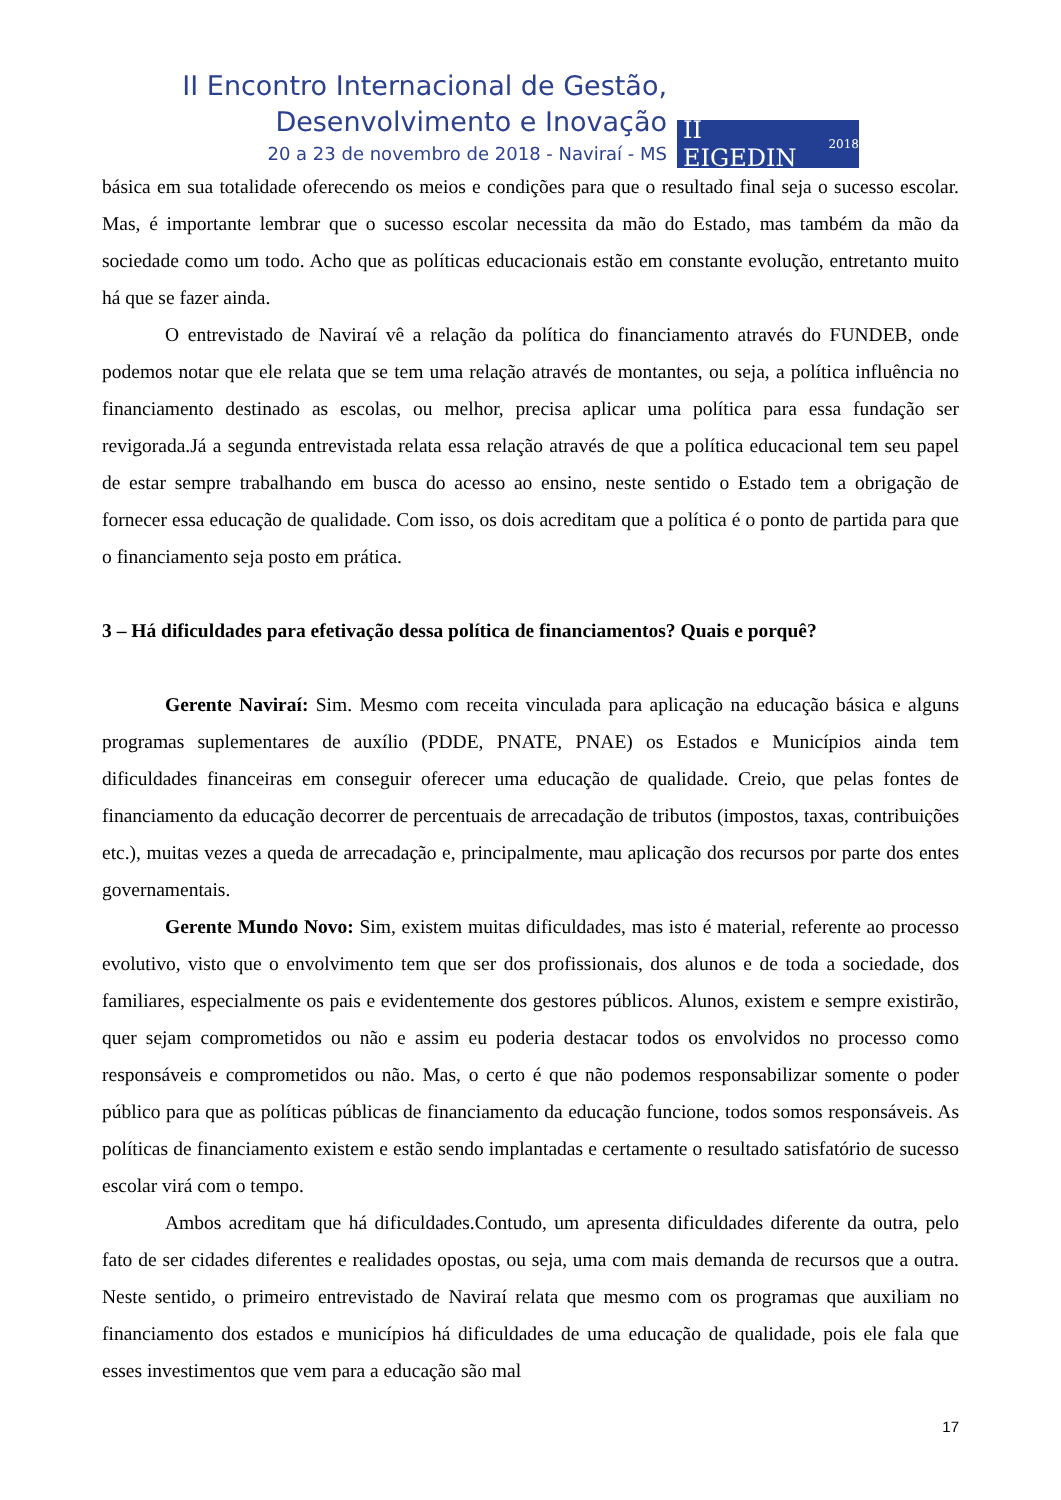II Encontro Internacional de Gestão,
Desenvolvimento e Inovação
20 a 23 de novembro de 2018 - Naviraí - MS
II EIGEDIN 2018
básica em sua totalidade oferecendo os meios e condições para que o resultado final seja o sucesso escolar. Mas, é importante lembrar que o sucesso escolar necessita da mão do Estado, mas também da mão da sociedade como um todo. Acho que as políticas educacionais estão em constante evolução, entretanto muito há que se fazer ainda.
O entrevistado de Naviraí vê a relação da política do financiamento através do FUNDEB, onde podemos notar que ele relata que se tem uma relação através de montantes, ou seja, a política influência no financiamento destinado as escolas, ou melhor, precisa aplicar uma política para essa fundação ser revigorada.Já a segunda entrevistada relata essa relação através de que a política educacional tem seu papel de estar sempre trabalhando em busca do acesso ao ensino, neste sentido o Estado tem a obrigação de fornecer essa educação de qualidade. Com isso, os dois acreditam que a política é o ponto de partida para que o financiamento seja posto em prática.
3 – Há dificuldades para efetivação dessa política de financiamentos? Quais e porquê?
Gerente Naviraí: Sim. Mesmo com receita vinculada para aplicação na educação básica e alguns programas suplementares de auxílio (PDDE, PNATE, PNAE) os Estados e Municípios ainda tem dificuldades financeiras em conseguir oferecer uma educação de qualidade. Creio, que pelas fontes de financiamento da educação decorrer de percentuais de arrecadação de tributos (impostos, taxas, contribuições etc.), muitas vezes a queda de arrecadação e, principalmente, mau aplicação dos recursos por parte dos entes governamentais.
Gerente Mundo Novo: Sim, existem muitas dificuldades, mas isto é material, referente ao processo evolutivo, visto que o envolvimento tem que ser dos profissionais, dos alunos e de toda a sociedade, dos familiares, especialmente os pais e evidentemente dos gestores públicos. Alunos, existem e sempre existirão, quer sejam comprometidos ou não e assim eu poderia destacar todos os envolvidos no processo como responsáveis e comprometidos ou não. Mas, o certo é que não podemos responsabilizar somente o poder público para que as políticas públicas de financiamento da educação funcione, todos somos responsáveis. As políticas de financiamento existem e estão sendo implantadas e certamente o resultado satisfatório de sucesso escolar virá com o tempo.
Ambos acreditam que há dificuldades.Contudo, um apresenta dificuldades diferente da outra, pelo fato de ser cidades diferentes e realidades opostas, ou seja, uma com mais demanda de recursos que a outra. Neste sentido, o primeiro entrevistado de Naviraí relata que mesmo com os programas que auxiliam no financiamento dos estados e municípios há dificuldades de uma educação de qualidade, pois ele fala que esses investimentos que vem para a educação são mal
17